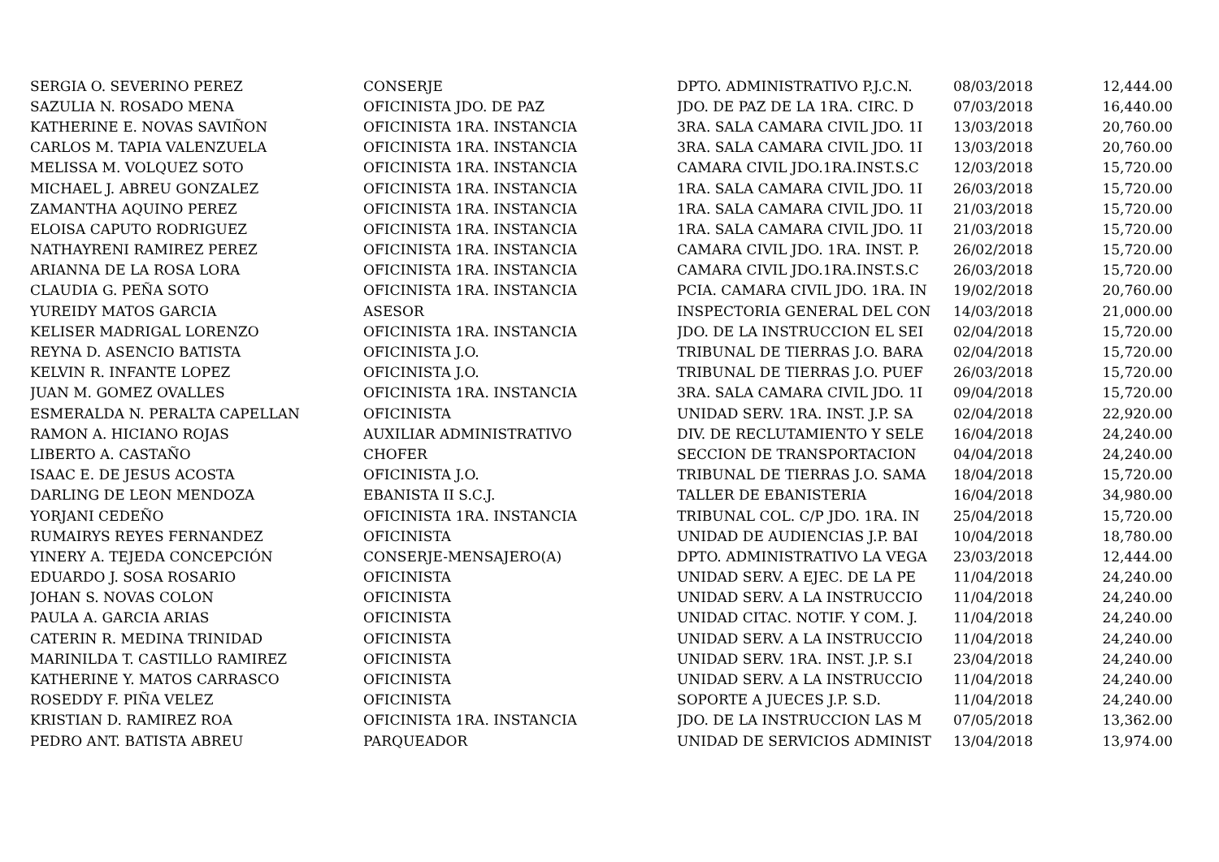| SERGIA O. SEVERINO PEREZ | CONSERJE | DPTO. ADMINISTRATIVO P.J.C.N. | 08/03/2018 | 12,444.00 |
| SAZULIA N. ROSADO MENA | OFICINISTA JDO. DE PAZ | JDO. DE PAZ DE LA 1RA. CIRC. D | 07/03/2018 | 16,440.00 |
| KATHERINE E. NOVAS SAVIÑON | OFICINISTA 1RA. INSTANCIA | 3RA. SALA CAMARA CIVIL JDO. 1I | 13/03/2018 | 20,760.00 |
| CARLOS M. TAPIA VALENZUELA | OFICINISTA 1RA. INSTANCIA | 3RA. SALA CAMARA CIVIL JDO. 1I | 13/03/2018 | 20,760.00 |
| MELISSA M. VOLQUEZ SOTO | OFICINISTA 1RA. INSTANCIA | CAMARA CIVIL JDO.1RA.INST.S.C | 12/03/2018 | 15,720.00 |
| MICHAEL J. ABREU GONZALEZ | OFICINISTA 1RA. INSTANCIA | 1RA. SALA CAMARA CIVIL JDO. 1I | 26/03/2018 | 15,720.00 |
| ZAMANTHA AQUINO PEREZ | OFICINISTA 1RA. INSTANCIA | 1RA. SALA CAMARA CIVIL JDO. 1I | 21/03/2018 | 15,720.00 |
| ELOISA CAPUTO RODRIGUEZ | OFICINISTA 1RA. INSTANCIA | 1RA. SALA CAMARA CIVIL JDO. 1I | 21/03/2018 | 15,720.00 |
| NATHAYRENI RAMIREZ PEREZ | OFICINISTA 1RA. INSTANCIA | CAMARA CIVIL JDO. 1RA. INST. P. | 26/02/2018 | 15,720.00 |
| ARIANNA DE LA ROSA LORA | OFICINISTA 1RA. INSTANCIA | CAMARA CIVIL JDO.1RA.INST.S.C | 26/03/2018 | 15,720.00 |
| CLAUDIA G. PEÑA SOTO | OFICINISTA 1RA. INSTANCIA | PCIA. CAMARA CIVIL JDO. 1RA. IN | 19/02/2018 | 20,760.00 |
| YUREIDY MATOS GARCIA | ASESOR | INSPECTORIA GENERAL DEL CON | 14/03/2018 | 21,000.00 |
| KELISER MADRIGAL LORENZO | OFICINISTA 1RA. INSTANCIA | JDO. DE LA INSTRUCCION EL SEI | 02/04/2018 | 15,720.00 |
| REYNA D. ASENCIO BATISTA | OFICINISTA J.O. | TRIBUNAL DE TIERRAS J.O. BARA | 02/04/2018 | 15,720.00 |
| KELVIN R. INFANTE LOPEZ | OFICINISTA J.O. | TRIBUNAL DE TIERRAS J.O. PUEF | 26/03/2018 | 15,720.00 |
| JUAN M. GOMEZ OVALLES | OFICINISTA 1RA. INSTANCIA | 3RA. SALA CAMARA CIVIL JDO. 1I | 09/04/2018 | 15,720.00 |
| ESMERALDA N. PERALTA CAPELLAN | OFICINISTA | UNIDAD SERV. 1RA. INST. J.P. SA | 02/04/2018 | 22,920.00 |
| RAMON A. HICIANO ROJAS | AUXILIAR ADMINISTRATIVO | DIV. DE RECLUTAMIENTO Y SELE | 16/04/2018 | 24,240.00 |
| LIBERTO A. CASTAÑO | CHOFER | SECCION DE TRANSPORTACION | 04/04/2018 | 24,240.00 |
| ISAAC E. DE JESUS ACOSTA | OFICINISTA J.O. | TRIBUNAL DE TIERRAS J.O. SAMA | 18/04/2018 | 15,720.00 |
| DARLING DE LEON MENDOZA | EBANISTA II S.C.J. | TALLER DE EBANISTERIA | 16/04/2018 | 34,980.00 |
| YORJANI CEDEÑO | OFICINISTA 1RA. INSTANCIA | TRIBUNAL COL. C/P JDO. 1RA. IN | 25/04/2018 | 15,720.00 |
| RUMAIRYS REYES FERNANDEZ | OFICINISTA | UNIDAD DE AUDIENCIAS J.P. BAI | 10/04/2018 | 18,780.00 |
| YINERY A. TEJEDA CONCEPCIÓN | CONSERJE-MENSAJERO(A) | DPTO. ADMINISTRATIVO LA VEGA | 23/03/2018 | 12,444.00 |
| EDUARDO J. SOSA ROSARIO | OFICINISTA | UNIDAD SERV. A EJEC. DE LA PE | 11/04/2018 | 24,240.00 |
| JOHAN S. NOVAS COLON | OFICINISTA | UNIDAD SERV. A LA INSTRUCCIO | 11/04/2018 | 24,240.00 |
| PAULA A. GARCIA ARIAS | OFICINISTA | UNIDAD CITAC. NOTIF. Y COM. J. | 11/04/2018 | 24,240.00 |
| CATERIN R. MEDINA TRINIDAD | OFICINISTA | UNIDAD SERV. A LA INSTRUCCIO | 11/04/2018 | 24,240.00 |
| MARINILDA T. CASTILLO RAMIREZ | OFICINISTA | UNIDAD SERV. 1RA. INST. J.P. S.I | 23/04/2018 | 24,240.00 |
| KATHERINE Y. MATOS CARRASCO | OFICINISTA | UNIDAD SERV. A LA INSTRUCCIO | 11/04/2018 | 24,240.00 |
| ROSEDDY F. PIÑA VELEZ | OFICINISTA | SOPORTE A JUECES J.P. S.D. | 11/04/2018 | 24,240.00 |
| KRISTIAN D. RAMIREZ ROA | OFICINISTA 1RA. INSTANCIA | JDO. DE LA INSTRUCCION LAS M | 07/05/2018 | 13,362.00 |
| PEDRO ANT. BATISTA ABREU | PARQUEADOR | UNIDAD DE SERVICIOS ADMINIST | 13/04/2018 | 13,974.00 |